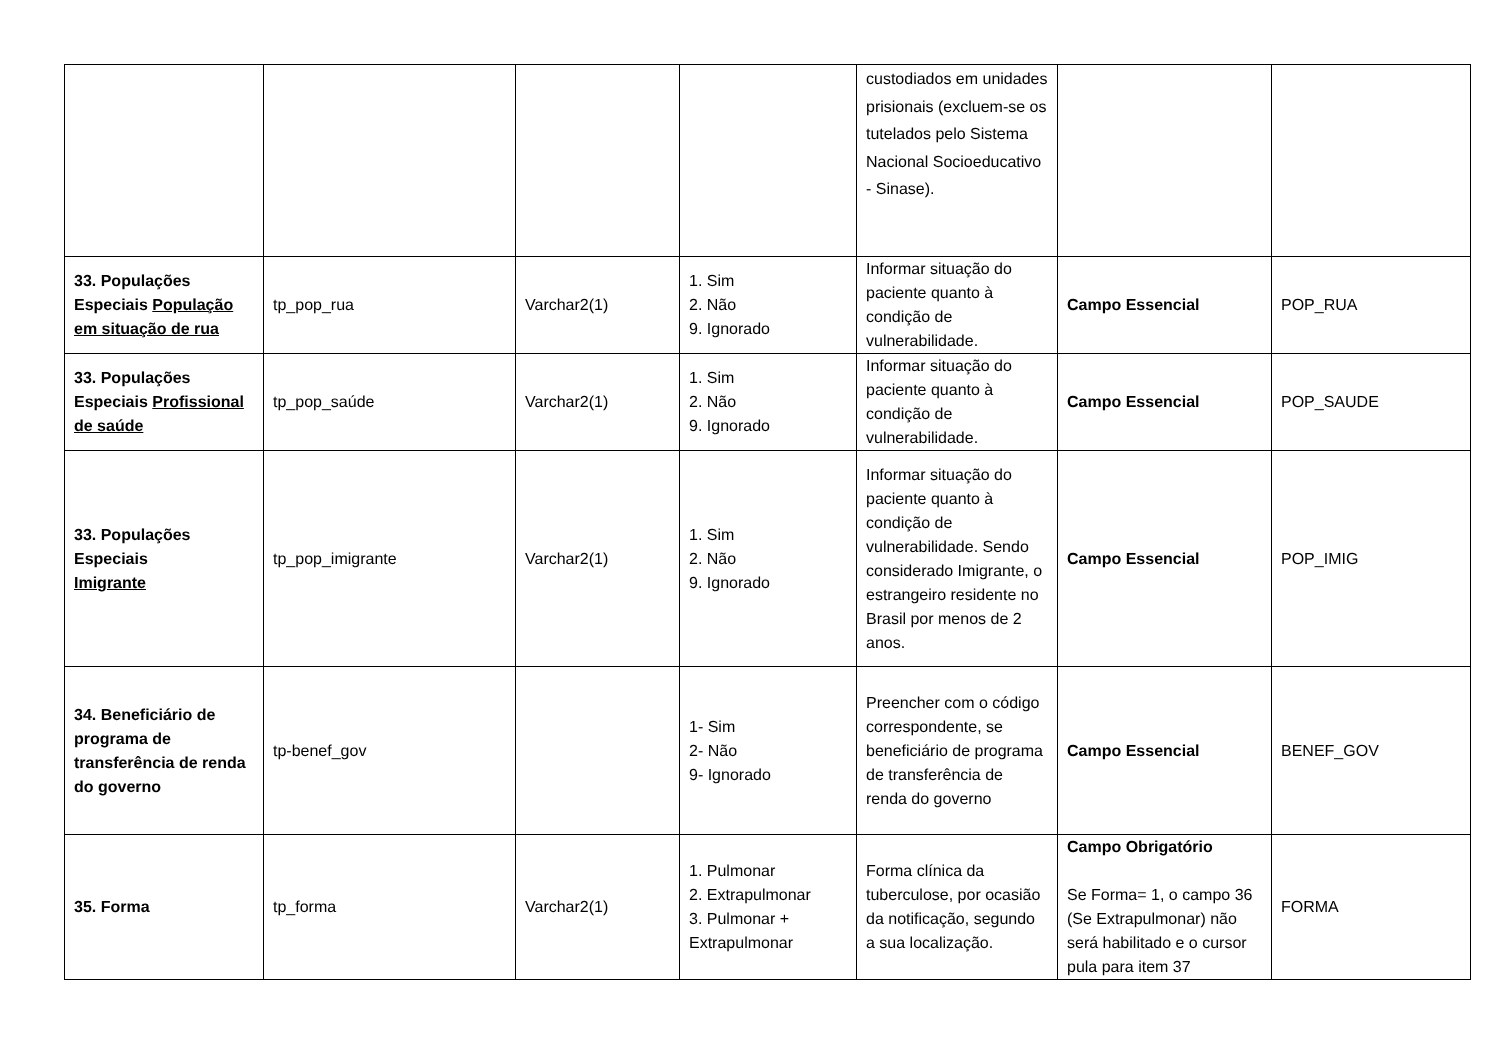| | | | | custodiados em unidades prisionais (excluem-se os tutelados pelo Sistema Nacional Socioeducativo - Sinase). | | |
| 33. Populações Especiais População em situação de rua | tp_pop_rua | Varchar2(1) | 1. Sim 2. Não 9. Ignorado | Informar situação do paciente quanto à condição de vulnerabilidade. | Campo Essencial | POP_RUA |
| 33. Populações Especiais Profissional de saúde | tp_pop_saúde | Varchar2(1) | 1. Sim 2. Não 9. Ignorado | Informar situação do paciente quanto à condição de vulnerabilidade. | Campo Essencial | POP_SAUDE |
| 33. Populações Especiais Imigrante | tp_pop_imigrante | Varchar2(1) | 1. Sim 2. Não 9. Ignorado | Informar situação do paciente quanto à condição de vulnerabilidade. Sendo considerado Imigrante, o estrangeiro residente no Brasil por menos de 2 anos. | Campo Essencial | POP_IMIG |
| 34. Beneficiário de programa de transferência de renda do governo | tp-benef_gov | | 1- Sim 2- Não 9- Ignorado | Preencher com o código correspondente, se beneficiário de programa de transferência de renda do governo | Campo Essencial | BENEF_GOV |
| 35. Forma | tp_forma | Varchar2(1) | 1. Pulmonar 2. Extrapulmonar 3. Pulmonar + Extrapulmonar | Forma clínica da tuberculose, por ocasião da notificação, segundo a sua localização. | Campo Obrigatório Se Forma= 1, o campo 36 (Se Extrapulmonar) não será habilitado e o cursor pula para item 37 | FORMA |